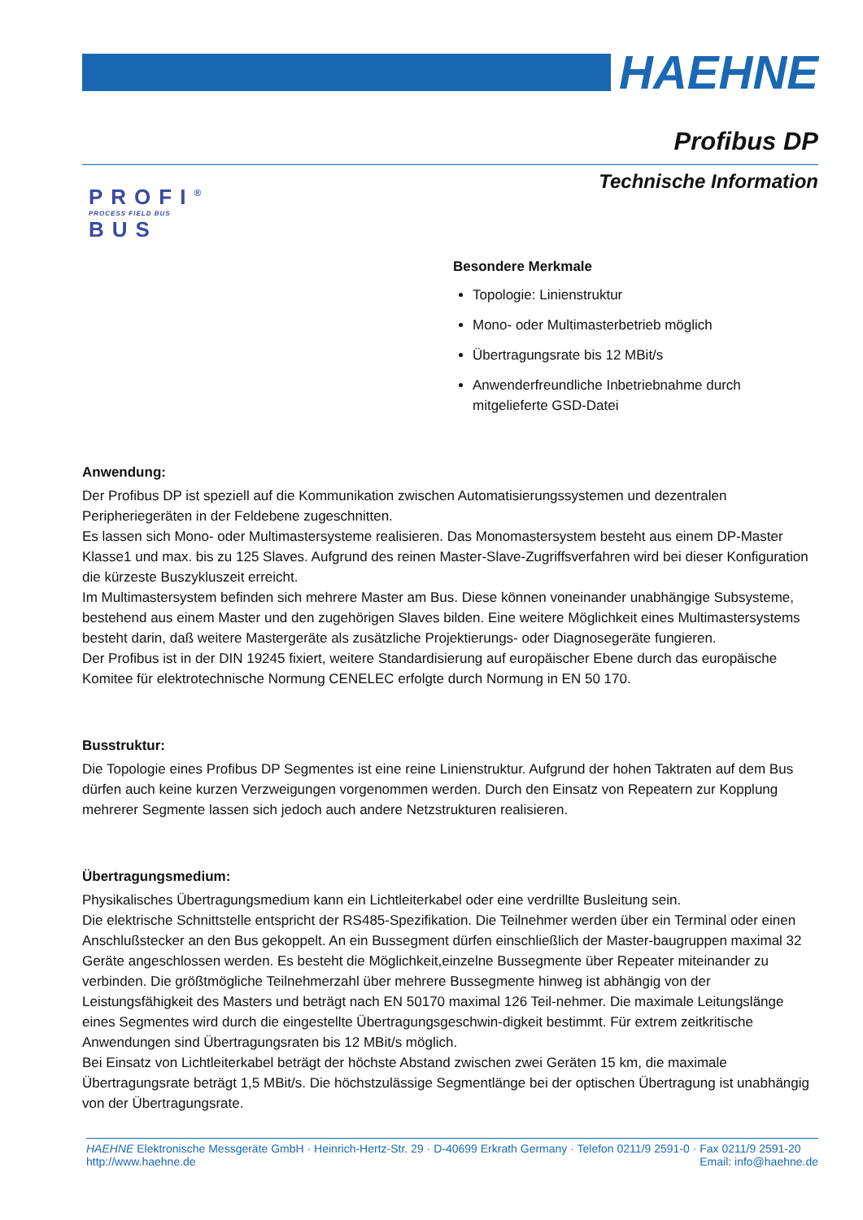HAEHNE
Profibus DP
Technische Information
PROFI<sup>®</sup>
PROCESS FIELD BUS
BUS
Besondere Merkmale
Topologie: Linienstruktur
Mono- oder Multimasterbetrieb möglich
Übertragungsrate bis 12 MBit/s
Anwenderfreundliche Inbetriebnahme durch mitgelieferte GSD-Datei
Anwendung:
Der Profibus DP ist speziell auf die Kommunikation zwischen Automatisierungssystemen und dezentralen Peripheriegeräten in der Feldebene zugeschnitten.
Es lassen sich Mono- oder Multimastersysteme realisieren. Das Monomastersystem besteht aus einem DP-Master Klasse1 und max. bis zu 125 Slaves. Aufgrund des reinen Master-Slave-Zugriffsverfahren wird bei dieser Konfiguration die kürzeste Buszykluszeit erreicht.
Im Multimastersystem befinden sich mehrere Master am Bus. Diese können voneinander unabhängige Subsysteme, bestehend aus einem Master und den zugehörigen Slaves bilden. Eine weitere Möglichkeit eines Multimastersystems besteht darin, daß weitere Mastergeräte als zusätzliche Projektierungs- oder Diagnosegeräte fungieren.
Der Profibus ist in der DIN 19245 fixiert, weitere Standardisierung auf europäischer Ebene durch das europäische Komitee für elektrotechnische Normung CENELEC erfolgte durch Normung in EN 50 170.
Busstruktur:
Die Topologie eines Profibus DP Segmentes ist eine reine Linienstruktur. Aufgrund der hohen Taktraten auf dem Bus dürfen auch keine kurzen Verzweigungen vorgenommen werden. Durch den Einsatz von Repeatern zur Kopplung mehrerer Segmente lassen sich jedoch auch andere Netzstrukturen realisieren.
Übertragungsmedium:
Physikalisches Übertragungsmedium kann ein Lichtleiterkabel oder eine verdrillte Busleitung sein.
Die elektrische Schnittstelle entspricht der RS485-Spezifikation. Die Teilnehmer werden über ein Terminal oder einen Anschlußstecker an den Bus gekoppelt. An ein Bussegment dürfen einschließlich der Master-baugruppen maximal 32 Geräte angeschlossen werden. Es besteht die Möglichkeit,einzelne Bussegmente über Repeater miteinander zu verbinden. Die größtmögliche Teilnehmerzahl über mehrere Bussegmente hinweg ist abhängig von der Leistungsfähigkeit des Masters und beträgt nach EN 50170 maximal 126 Teil-nehmer. Die maximale Leitungslänge eines Segmentes wird durch die eingestellte Übertragungsgeschwin-digkeit bestimmt. Für extrem zeitkritische Anwendungen sind Übertragungsraten bis 12 MBit/s möglich.
Bei Einsatz von Lichtleiterkabel beträgt der höchste Abstand zwischen zwei Geräten 15 km, die maximale Übertragungsrate beträgt 1,5 MBit/s. Die höchstzulässige Segmentlänge bei der optischen Übertragung ist unabhängig von der Übertragungsrate.
HAEHNE Elektronische Messgeräte GmbH · Heinrich-Hertz-Str. 29 · D-40699 Erkrath Germany · Telefon 0211/9 2591-0 · Fax 0211/9 2591-20
http://www.haehne.de Email: info@haehne.de